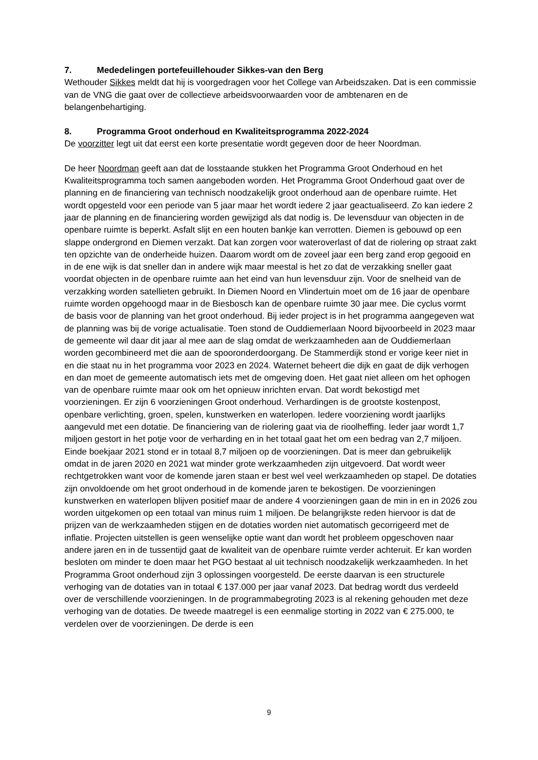7. Mededelingen portefeuillehouder Sikkes-van den Berg
Wethouder Sikkes meldt dat hij is voorgedragen voor het College van Arbeidszaken. Dat is een commissie van de VNG die gaat over de collectieve arbeidsvoorwaarden voor de ambtenaren en de belangenbehartiging.
8. Programma Groot onderhoud en Kwaliteitsprogramma 2022-2024
De voorzitter legt uit dat eerst een korte presentatie wordt gegeven door de heer Noordman.
De heer Noordman geeft aan dat de losstaande stukken het Programma Groot Onderhoud en het Kwaliteitsprogramma toch samen aangeboden worden. Het Programma Groot Onderhoud gaat over de planning en de financiering van technisch noodzakelijk groot onderhoud aan de openbare ruimte. Het wordt opgesteld voor een periode van 5 jaar maar het wordt iedere 2 jaar geactualiseerd. Zo kan iedere 2 jaar de planning en de financiering worden gewijzigd als dat nodig is. De levensduur van objecten in de openbare ruimte is beperkt. Asfalt slijt en een houten bankje kan verrotten. Diemen is gebouwd op een slappe ondergrond en Diemen verzakt. Dat kan zorgen voor wateroverlast of dat de riolering op straat zakt ten opzichte van de onderheide huizen. Daarom wordt om de zoveel jaar een berg zand erop gegooid en in de ene wijk is dat sneller dan in andere wijk maar meestal is het zo dat de verzakking sneller gaat voordat objecten in de openbare ruimte aan het eind van hun levensduur zijn. Voor de snelheid van de verzakking worden satellieten gebruikt. In Diemen Noord en Vlindertuin moet om de 16 jaar de openbare ruimte worden opgehoogd maar in de Biesbosch kan de openbare ruimte 30 jaar mee. Die cyclus vormt de basis voor de planning van het groot onderhoud. Bij ieder project is in het programma aangegeven wat de planning was bij de vorige actualisatie. Toen stond de Ouddiemerlaan Noord bijvoorbeeld in 2023 maar de gemeente wil daar dit jaar al mee aan de slag omdat de werkzaamheden aan de Ouddiemerlaan worden gecombineerd met die aan de spooronderdoorgang. De Stammerdijk stond er vorige keer niet in en die staat nu in het programma voor 2023 en 2024. Waternet beheert die dijk en gaat de dijk verhogen en dan moet de gemeente automatisch iets met de omgeving doen. Het gaat niet alleen om het ophogen van de openbare ruimte maar ook om het opnieuw inrichten ervan. Dat wordt bekostigd met voorzieningen. Er zijn 6 voorzieningen Groot onderhoud. Verhardingen is de grootste kostenpost, openbare verlichting, groen, spelen, kunstwerken en waterlopen. Iedere voorziening wordt jaarlijks aangevuld met een dotatie. De financiering van de riolering gaat via de rioolheffing. Ieder jaar wordt 1,7 miljoen gestort in het potje voor de verharding en in het totaal gaat het om een bedrag van 2,7 miljoen. Einde boekjaar 2021 stond er in totaal 8,7 miljoen op de voorzieningen. Dat is meer dan gebruikelijk omdat in de jaren 2020 en 2021 wat minder grote werkzaamheden zijn uitgevoerd. Dat wordt weer rechtgetrokken want voor de komende jaren staan er best wel veel werkzaamheden op stapel. De dotaties zijn onvoldoende om het groot onderhoud in de komende jaren te bekostigen. De voorzieningen kunstwerken en waterlopen blijven positief maar de andere 4 voorzieningen gaan de min in en in 2026 zou worden uitgekomen op een totaal van minus ruim 1 miljoen. De belangrijkste reden hiervoor is dat de prijzen van de werkzaamheden stijgen en de dotaties worden niet automatisch gecorrigeerd met de inflatie. Projecten uitstellen is geen wenselijke optie want dan wordt het probleem opgeschoven naar andere jaren en in de tussentijd gaat de kwaliteit van de openbare ruimte verder achteruit. Er kan worden besloten om minder te doen maar het PGO bestaat al uit technisch noodzakelijk werkzaamheden. In het Programma Groot onderhoud zijn 3 oplossingen voorgesteld. De eerste daarvan is een structurele verhoging van de dotaties van in totaal € 137.000 per jaar vanaf 2023. Dat bedrag wordt dus verdeeld over de verschillende voorzieningen. In de programmabegroting 2023 is al rekening gehouden met deze verhoging van de dotaties. De tweede maatregel is een eenmalige storting in 2022 van € 275.000, te verdelen over de voorzieningen. De derde is een
9